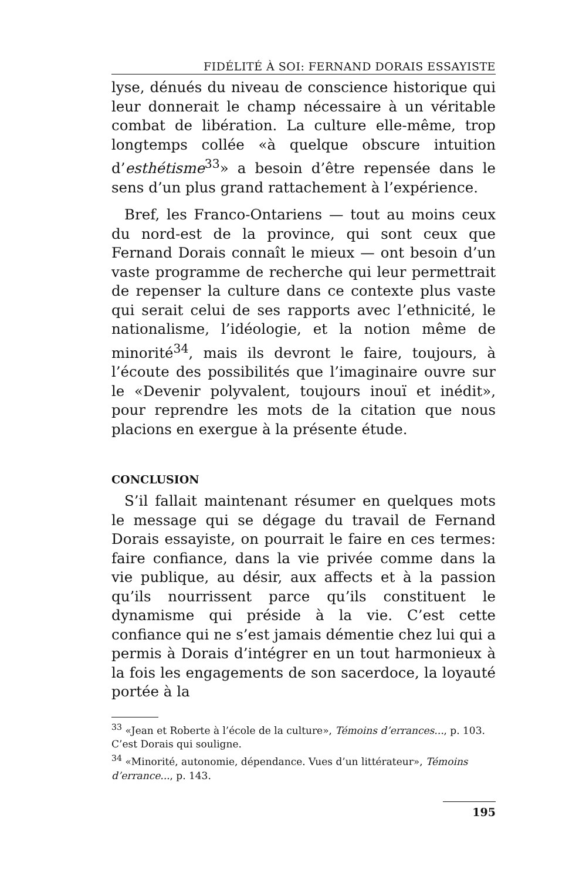FIDÉLITÉ À SOI: FERNAND DORAIS ESSAYISTE
lyse, dénués du niveau de conscience historique qui leur donnerait le champ nécessaire à un véritable combat de libération. La culture elle-même, trop longtemps collée «à quelque obscure intuition d’esthétisme<sup>33</sup>» a besoin d’être repensée dans le sens d’un plus grand rattachement à l’expérience.
Bref, les Franco-Ontariens — tout au moins ceux du nord-est de la province, qui sont ceux que Fernand Dorais connaît le mieux — ont besoin d’un vaste programme de recherche qui leur permettrait de repenser la culture dans ce contexte plus vaste qui serait celui de ses rapports avec l’ethnicité, le nationalisme, l’idéologie, et la notion même de minorité<sup>34</sup>, mais ils devront le faire, toujours, à l’écoute des possibilités que l’imaginaire ouvre sur le «Devenir polyvalent, toujours inouï et inédit», pour reprendre les mots de la citation que nous placions en exergue à la présente étude.
CONCLUSION
S’il fallait maintenant résumer en quelques mots le message qui se dégage du travail de Fernand Dorais essayiste, on pourrait le faire en ces termes: faire confiance, dans la vie privée comme dans la vie publique, au désir, aux affects et à la passion qu’ils nourrissent parce qu’ils constituent le dynamisme qui préside à la vie. C’est cette confiance qui ne s’est jamais démentie chez lui qui a permis à Dorais d’intégrer en un tout harmonieux à la fois les engagements de son sacerdoce, la loyauté portée à la
<sup>33</sup> «Jean et Roberte à l’école de la culture», Témoins d’errances..., p. 103. C’est Dorais qui souligne.
<sup>34</sup> «Minorité, autonomie, dépendance. Vues d’un littérateur», Témoins d’errance..., p. 143.
195